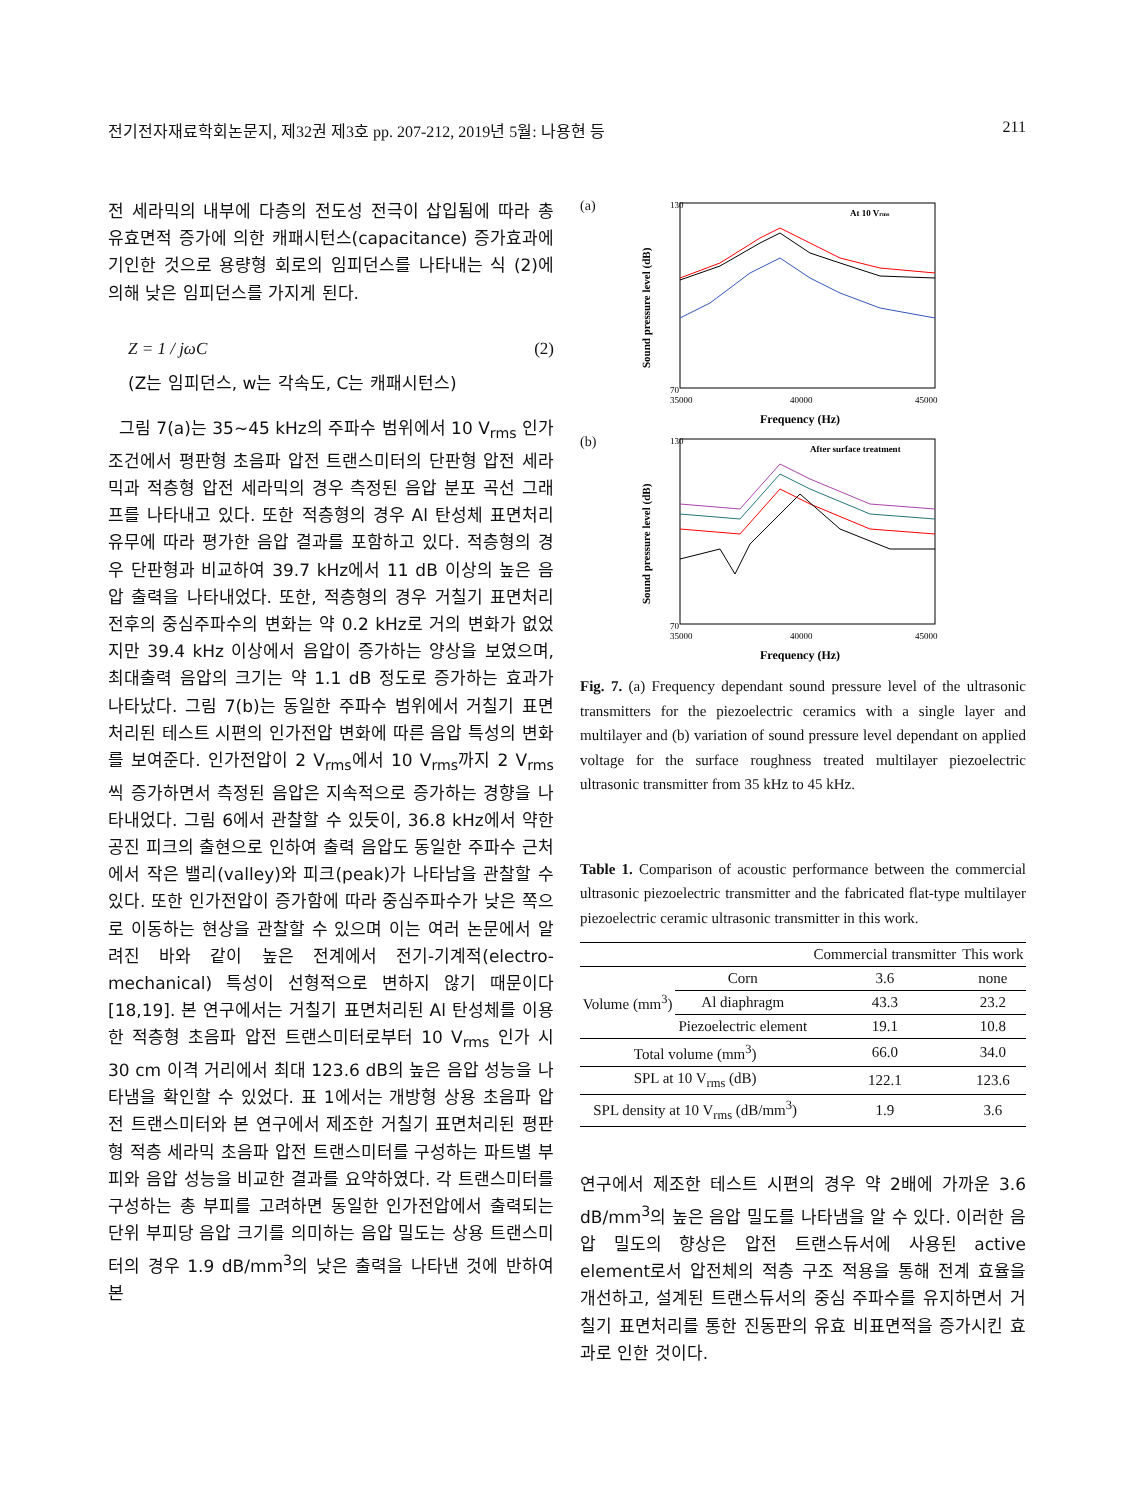전기전자재료학회논문지, 제32권 제3호 pp. 207-212, 2019년 5월: 나용현 등 211
전 세라믹의 내부에 다층의 전도성 전극이 삽입됨에 따라 총 유효면적 증가에 의한 캐패시턴스(capacitance) 증가효과에 기인한 것으로 용량형 회로의 임피던스를 나타내는 식 (2)에 의해 낮은 임피던스를 가지게 된다.
Z = 1 / jωC (2)
(Z는 임피던스, w는 각속도, C는 캐패시턴스)
그림 7(a)는 35~45 kHz의 주파수 범위에서 10 V<sub>rms</sub> 인가 조건에서 평판형 초음파 압전 트랜스미터의 단판형 압전 세라믹과 적층형 압전 세라믹의 경우 측정된 음압 분포 곡선 그래프를 나타내고 있다. 또한 적층형의 경우 Al 탄성체 표면처리 유무에 따라 평가한 음압 결과를 포함하고 있다. 적층형의 경우 단판형과 비교하여 39.7 kHz에서 11 dB 이상의 높은 음압 출력을 나타내었다. 또한, 적층형의 경우 거칠기 표면처리 전후의 중심주파수의 변화는 약 0.2 kHz로 거의 변화가 없었지만 39.4 kHz 이상에서 음압이 증가하는 양상을 보였으며, 최대출력 음압의 크기는 약 1.1 dB 정도로 증가하는 효과가 나타났다. 그림 7(b)는 동일한 주파수 범위에서 거칠기 표면처리된 테스트 시편의 인가전압 변화에 따른 음압 특성의 변화를 보여준다. 인가전압이 2 V<sub>rms</sub>에서 10 V<sub>rms</sub>까지 2 V<sub>rms</sub>씩 증가하면서 측정된 음압은 지속적으로 증가하는 경향을 나타내었다. 그림 6에서 관찰할 수 있듯이, 36.8 kHz에서 약한 공진 피크의 출현으로 인하여 출력 음압도 동일한 주파수 근처에서 작은 밸리(valley)와 피크(peak)가 나타남을 관찰할 수 있다. 또한 인가전압이 증가함에 따라 중심주파수가 낮은 쪽으로 이동하는 현상을 관찰할 수 있으며 이는 여러 논문에서 알려진 바와 같이 높은 전계에서 전기-기계적(electro-mechanical) 특성이 선형적으로 변하지 않기 때문이다 [18,19]. 본 연구에서는 거칠기 표면처리된 Al 탄성체를 이용한 적층형 초음파 압전 트랜스미터로부터 10 V<sub>rms</sub> 인가 시 30 cm 이격 거리에서 최대 123.6 dB의 높은 음압 성능을 나타냄을 확인할 수 있었다. 표 1에서는 개방형 상용 초음파 압전 트랜스미터와 본 연구에서 제조한 거칠기 표면처리된 평판형 적층 세라믹 초음파 압전 트랜스미터를 구성하는 파트별 부피와 음압 성능을 비교한 결과를 요약하였다. 각 트랜스미터를 구성하는 총 부피를 고려하면 동일한 인가전압에서 출력되는 단위 부피당 음압 크기를 의미하는 음압 밀도는 상용 트랜스미터의 경우 1.9 dB/mm<sup>3</sup>의 낮은 출력을 나타낸 것에 반하여 본
(a)
At 10 Vrms
70
130
35000
40000
45000
Frequency (Hz)
Sound pressure level (dB)
(b)
After surface treatment
70
130
35000
40000
45000
Frequency (Hz)
Sound pressure level (dB)
Fig. 7. (a) Frequency dependant sound pressure level of the ultrasonic transmitters for the piezoelectric ceramics with a single layer and multilayer and (b) variation of sound pressure level dependant on applied voltage for the surface roughness treated multilayer piezoelectric ultrasonic transmitter from 35 kHz to 45 kHz.
Table 1. Comparison of acoustic performance between the commercial ultrasonic piezoelectric transmitter and the fabricated flat-type multilayer piezoelectric ceramic ultrasonic transmitter in this work.
| | | Commercial transmitter | This work |
| --- | --- | --- | --- |
| Volume (mm<sup>3</sup>) | Corn | 3.6 | none |
| | Al diaphragm | 43.3 | 23.2 |
| | Piezoelectric element | 19.1 | 10.8 |
| Total volume (mm<sup>3</sup>) | | 66.0 | 34.0 |
| SPL at 10 V<sub>rms</sub> (dB) | | 122.1 | 123.6 |
| SPL density at 10 V<sub>rms</sub> (dB/mm<sup>3</sup>) | | 1.9 | 3.6 |
연구에서 제조한 테스트 시편의 경우 약 2배에 가까운 3.6 dB/mm<sup>3</sup>의 높은 음압 밀도를 나타냄을 알 수 있다. 이러한 음압 밀도의 향상은 압전 트랜스듀서에 사용된 active element로서 압전체의 적층 구조 적용을 통해 전계 효율을 개선하고, 설계된 트랜스듀서의 중심 주파수를 유지하면서 거칠기 표면처리를 통한 진동판의 유효 비표면적을 증가시킨 효과로 인한 것이다.